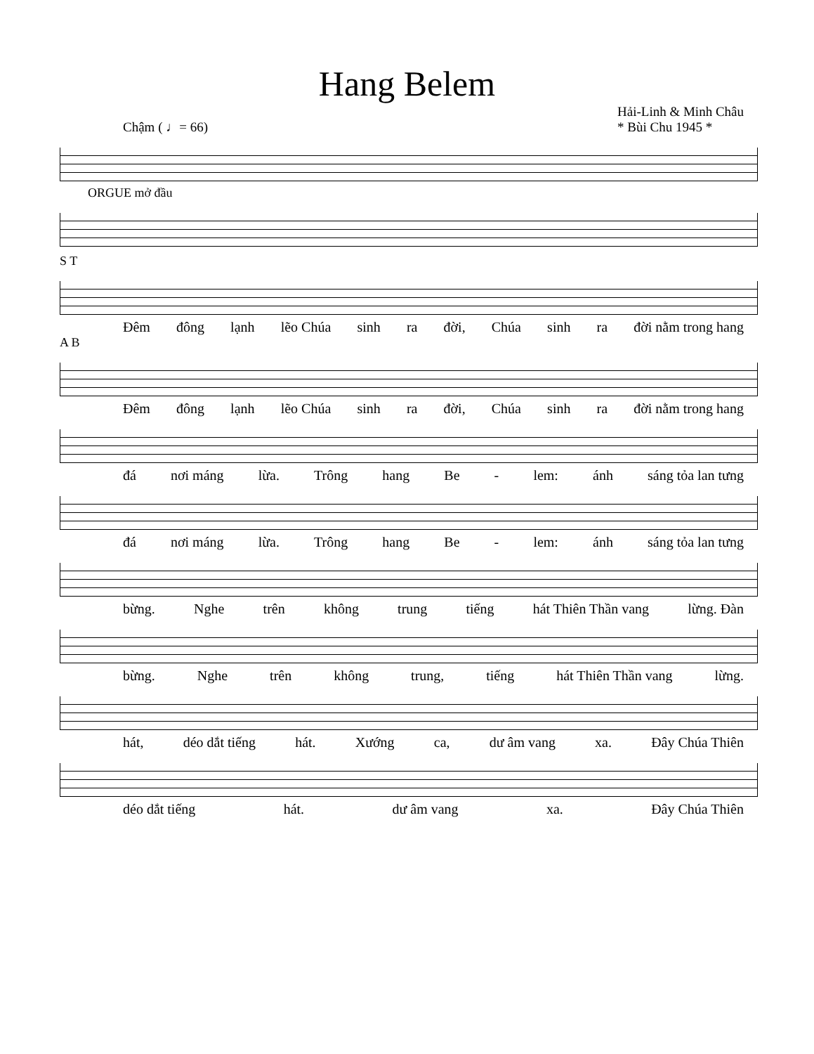Hang Belem
Chậm ( ♩= 66) Hải-Linh & Minh Châu
* Bùi Chu 1945 *
ORGUE mở đầu
S T
Đêm đông lạnh lẽo Chúa sinh ra đời, Chúa sinh ra đời nằm trong hang
A B
Đêm đông lạnh lẽo Chúa sinh ra đời, Chúa sinh ra đời nằm trong hang
đá nơi máng lừa. Trông hang Be - lem: ánh sáng tỏa lan tưng
đá nơi máng lừa. Trông hang Be - lem: ánh sáng tỏa lan tưng
bừng. Nghe trên không trung tiếng hát Thiên Thần vang lừng. Đàn
bừng. Nghe trên không trung, tiếng hát Thiên Thần vang lừng.
hát, déo dắt tiếng hát. Xướng ca, dư âm vang xa. Đây Chúa Thiên
déo dắt tiếng hát. dư âm vang xa. Đây Chúa Thiên